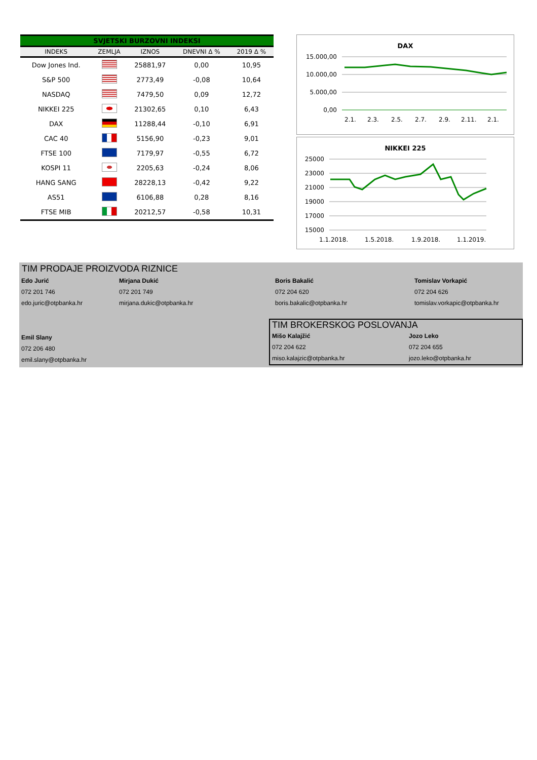SVJETSKI BURZOVNI INDEKSI
| INDEKS | ZEMLJA | IZNOS | DNEVNI Δ % | 2019 Δ % |
| --- | --- | --- | --- | --- |
| Dow Jones Ind. | | 25881,97 | 0,00 | 10,95 |
| S&P 500 | | 2773,49 | -0,08 | 10,64 |
| NASDAQ | | 7479,50 | 0,09 | 12,72 |
| NIKKEI 225 | | 21302,65 | 0,10 | 6,43 |
| DAX | | 11288,44 | -0,10 | 6,91 |
| CAC 40 | | 5156,90 | -0,23 | 9,01 |
| FTSE 100 | | 7179,97 | -0,55 | 6,72 |
| KOSPI 11 | | 2205,63 | -0,24 | 8,06 |
| HANG SANG | | 28228,13 | -0,42 | 9,22 |
| AS51 | | 6106,88 | 0,28 | 8,16 |
| FTSE MIB | | 20212,57 | -0,58 | 10,31 |
DAX
15.000,00
10.000,00
5.000,00
0,00
2.1.
2.3.
2.5.
2.7.
2.9.
2.11.
2.1.
NIKKEI 225
25000
23000
21000
19000
17000
15000
1.1.2018.
1.5.2018.
1.9.2018.
1.1.2019.
TIM PRODAJE PROIZVODA RIZNICE
Edo Jurić
Mirjana Dukić
Boris Bakalić
Tomislav Vorkapić
072 201 746
072 201 749
072 204 620
072 204 626
edo.juric@otpbanka.hr
mirjana.dukic@otpbanka.hr
boris.bakalic@otpbanka.hr
tomislav.vorkapic@otpbanka.hr
Emil Slany
072 206 480
emil.slany@otpbanka.hr
TIM BROKERSKOG POSLOVANJA
Mišo Kalajžić
Jozo Leko
072 204 622
072 204 655
miso.kalajzic@otpbanka.hr
jozo.leko@otpbanka.hr